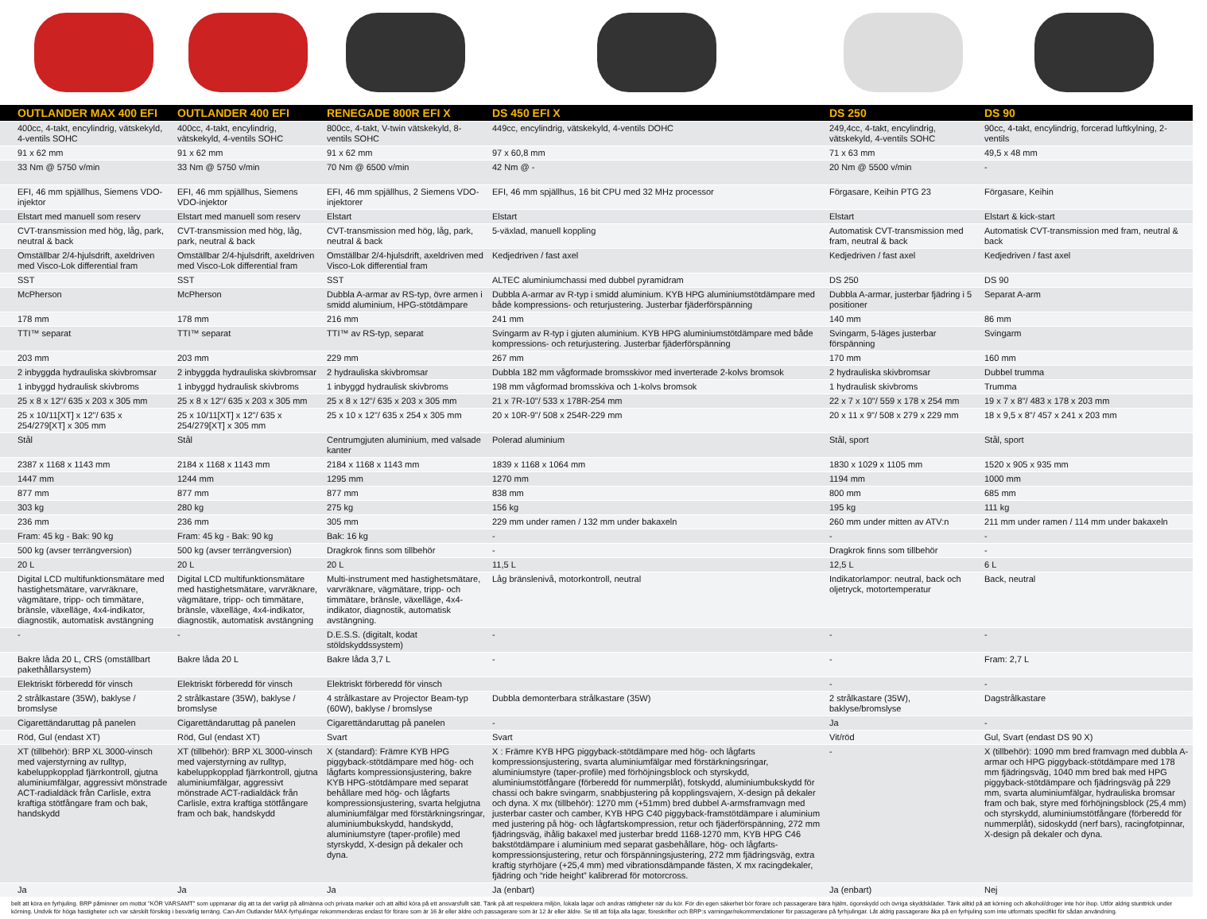| | OUTLANDER MAX 400 EFI | OUTLANDER 400 EFI | RENEGADE 800R EFI X | DS 450 EFI X | DS 250 | DS 90 |
| --- | --- | --- | --- | --- | --- | --- |
| | 400cc, 4-takt, encylindrig, vätskekyld, 4-ventils SOHC | 400cc, 4-takt, encylindrig, vätskekyld, 4-ventils SOHC | 800cc, 4-takt, V-twin vätskekyld, 8-ventils SOHC | 449cc, encylindrig, vätskekyld, 4-ventils DOHC | 249,4cc, 4-takt, encylindrig, vätskekyld, 4-ventils SOHC | 90cc, 4-takt, encylindrig, forcerad luftkylning, 2-ventils |
| | 91 x 62 mm | 91 x 62 mm | 91 x 62 mm | 97 x 60,8 mm | 71 x 63 mm | 49,5 x 48 mm |
| | 33 Nm @ 5750 v/min | 33 Nm @ 5750 v/min | 70 Nm @ 6500 v/min | 42 Nm @ - | 20 Nm @ 5500 v/min | - |
| | EFI, 46 mm spjällhus, Siemens VDO-injektor | EFI, 46 mm spjällhus, Siemens VDO-injektor | EFI, 46 mm spjällhus, 2 Siemens VDO-injektorer | EFI, 46 mm spjällhus, 16 bit CPU med 32 MHz processor | Förgasare, Keihin PTG 23 | Förgasare, Keihin |
| | Elstart med manuell som reserv | Elstart med manuell som reserv | Elstart | Elstart | Elstart | Elstart & kick-start |
| | CVT-transmission med hög, låg, park, neutral & back | CVT-transmission med hög, låg, park, neutral & back | CVT-transmission med hög, låg, park, neutral & back | 5-växlad, manuell koppling | Automatisk CVT-transmission med fram, neutral & back | Automatisk CVT-transmission med fram, neutral & back |
| | Omställbar 2/4-hjulsdrift, axeldriven med Visco-Lok differential fram | Omställbar 2/4-hjulsdrift, axeldriven med Visco-Lok differential fram | Omställbar 2/4-hjulsdrift, axeldriven med Visco-Lok differential fram | Kedjedriven / fast axel | Kedjedriven / fast axel | Kedjedriven / fast axel |
| | SST | SST | SST | ALTEC aluminiumchassi med dubbel pyramidram | DS 250 | DS 90 |
| | McPherson | McPherson | Dubbla A-armar av RS-typ, övre armen i smidd aluminium, HPG-stötdämpare | Dubbla A-armar av R-typ i smidd aluminium. KYB HPG aluminiumstötdämpare med både kompressions- och returjustering. Justerbar fjäderförspänning | Dubbla A-armar, justerbar fjädring i 5 positioner | Separat A-arm |
| | 178 mm | 178 mm | 216 mm | 241 mm | 140 mm | 86 mm |
| | TTI™ separat | TTI™ separat | TTI™ av RS-typ, separat | Svingarm av R-typ i gjuten aluminium. KYB HPG aluminiumstötdämpare med både kompressions- och returjustering. Justerbar fjäderförspänning | Svingarm, 5-läges justerbar förspänning | Svingarm |
| | 203 mm | 203 mm | 229 mm | 267 mm | 170 mm | 160 mm |
| | 2 inbyggda hydrauliska skivbromsar | 2 inbyggda hydrauliska skivbromsar | 2 hydrauliska skivbromsar | Dubbla 182 mm vågformade bromsskivor med inverterade 2-kolvs bromsok | 2 hydrauliska skivbromsar | Dubbel trumma |
| | 1 inbyggd hydraulisk skivbroms | 1 inbyggd hydraulisk skivbroms | 1 inbyggd hydraulisk skivbroms | 198 mm vågformad bromsskiva och 1-kolvs bromsok | 1 hydraulisk skivbroms | Trumma |
| | 25 x 8 x 12"/ 635 x 203 x 305 mm | 25 x 8 x 12"/ 635 x 203 x 305 mm | 25 x 8 x 12"/ 635 x 203 x 305 mm | 21 x 7R-10"/ 533 x 178R-254 mm | 22 x 7 x 10"/ 559 x 178 x 254 mm | 19 x 7 x 8"/ 483 x 178 x 203 mm |
| | 25 x 10/11[XT] x 12"/ 635 x 254/279[XT] x 305 mm | 25 x 10/11[XT] x 12"/ 635 x 254/279[XT] x 305 mm | 25 x 10 x 12"/ 635 x 254 x 305 mm | 20 x 10R-9"/ 508 x 254R-229 mm | 20 x 11 x 9"/ 508 x 279 x 229 mm | 18 x 9,5 x 8"/ 457 x 241 x 203 mm |
| | Stål | Stål | Centrumgjuten aluminium, med valsade kanter | Polerad aluminium | Stål, sport | Stål, sport |
| | 2387 x 1168 x 1143 mm | 2184 x 1168 x 1143 mm | 2184 x 1168 x 1143 mm | 1839 x 1168 x 1064 mm | 1830 x 1029 x 1105 mm | 1520 x 905 x 935 mm |
| | 1447 mm | 1244 mm | 1295 mm | 1270 mm | 1194 mm | 1000 mm |
| | 877 mm | 877 mm | 877 mm | 838 mm | 800 mm | 685 mm |
| | 303 kg | 280 kg | 275 kg | 156 kg | 195 kg | 111 kg |
| | 236 mm | 236 mm | 305 mm | 229 mm under ramen / 132 mm under bakaxeln | 260 mm under mitten av ATV:n | 211 mm under ramen / 114 mm under bakaxeln |
| | Fram: 45 kg - Bak: 90 kg | Fram: 45 kg - Bak: 90 kg | Bak: 16 kg | - | - | - |
| | 500 kg (avser terrängversion) | 500 kg (avser terrängversion) | Dragkrok finns som tillbehör | - | Dragkrok finns som tillbehör | - |
| | 20 L | 20 L | 20 L | 11,5 L | 12,5 L | 6 L |
| | Digital LCD multifunktionsmätare med hastighetsmätare, varvräknare, vägmätare, tripp- och timmätare, bränsle, växelläge, 4x4-indikator, diagnostik, automatisk avstängning | Digital LCD multifunktionsmätare med hastighetsmätare, varvräknare, vägmätare, tripp- och timmätare, bränsle, växelläge, 4x4-indikator, diagnostik, automatisk avstängning | Multi-instrument med hastighetsmätare, varvräknare, vägmätare, tripp- och timmätare, bränsle, växelläge, 4x4-indikator, diagnostik, automatisk avstängning. | Låg bränslenivå, motorkontroll, neutral | Indikatorlampor: neutral, back och oljetryck, motortemperatur | Back, neutral |
| | - | - | D.E.S.S. (digitalt, kodat stöldskyddssystem) | - | - | - |
| | Bakre låda 20 L, CRS (omställbart pakethållarsystem) | Bakre låda 20 L | Bakre låda 3,7 L | - | - | Fram: 2,7 L |
| | Elektriskt förberedd för vinsch | Elektriskt förberedd för vinsch | Elektriskt förberedd för vinsch | | - | - |
| | 2 strålkastare (35W), baklyse / bromslyse | 2 strålkastare (35W), baklyse / bromslyse | 4 strålkastare av Projector Beam-typ (60W), baklyse / bromslyse | Dubbla demonterbara strålkastare (35W) | 2 strålkastare (35W), baklyse/bromslyse | Dagstrålkastare |
| | Cigarettändaruttag på panelen | Cigarettändaruttag på panelen | Cigarettändaruttag på panelen | - | Ja | - |
| | Röd, Gul (endast XT) | Röd, Gul (endast XT) | Svart | Svart | Vit/röd | Gul, Svart (endast DS 90 X) |
| | XT (tillbehör): BRP XL 3000-vinsch med vajerstyrning av rulltyp, kabeluppkopplad fjärrkontroll, gjutna aluminiumfälgar, aggressivt mönstrade ACT-radialdäck från Carlisle, extra kraftiga stötfångare fram och bak, handskydd | XT (tillbehör): BRP XL 3000-vinsch med vajerstyrning av rulltyp, kabeluppkopplad fjärrkontroll, gjutna aluminiumfälgar, aggressivt mönstrade ACT-radialdäck från Carlisle, extra kraftiga stötfångare fram och bak, handskydd | X (standard): Främre KYB HPG piggyback-stötdämpare med hög- och lågfarts kompressionsjustering, bakre KYB HPG-stötdämpare med separat behållare med hög- och lågfarts kompressionsjustering, svarta helgjutna aluminiumfälgar med förstärkningsringar, aluminiumbukskydd, handskydd, aluminiumstyre (taper-profile) med styrskydd, X-design på dekaler och dyna. | X : Främre KYB HPG piggyback-stötdämpare med hög- och lågfarts kompressionsjustering, svarta aluminiumfälgar med förstärkningsringar, aluminiumstyre (taper-profile) med förhöjningsblock och styrskydd, aluminiumstötfångare (förberedd för nummerplåt), fotskydd, aluminiumbukskydd för chassi och bakre svingarm, snabbjustering på kopplingsvajern, X-design på dekaler och dyna. X mx (tillbehör): 1270 mm (+51mm) bred dubbel A-armsframvagn med justerbar caster och camber, KYB HPG C40 piggyback-framstötdämpare i aluminium med justering på hög- och lågfartskompression, retur och fjäderförspänning, 272 mm fjädringsväg, ihålig bakaxel med justerbar bredd 1168-1270 mm, KYB HPG C46 bakstötdämpare i aluminium med separat gasbehållare, hög- och lågfarts-kompressionsjustering, retur och förspänningsjustering, 272 mm fjädringsväg, extra kraftig styrhöjare (+25,4 mm) med vibrationsdämpande fästen, X mx racingdekaler, fjädring och “ride height” kalibrerad för motorcross. | - | X (tillbehör): 1090 mm bred framvagn med dubbla A-armar och HPG piggyback-stötdämpare med 178 mm fjädringsväg, 1040 mm bred bak med HPG piggyback-stötdämpare och fjädringsväg på 229 mm, svarta aluminiumfälgar, hydrauliska bromsar fram och bak, styre med förhöjningsblock (25,4 mm) och styrskydd, aluminiumstötfångare (förberedd för nummerplåt), sidoskydd (nerf bars), racingfotpinnar, X-design på dekaler och dyna. |
| | Ja | Ja | Ja | Ja (enbart) | Ja (enbart) | Nej |
belt att köra en fyrhjuling. BRP påminner om mottot "KÖR VARSAMT" som uppmanar dig att ta det varligt på allmänna och privata marker och att alltid köra på ett ansvarsfullt sätt. Tänk på att respektera miljön, lokala lagar och andras rättigheter när du kör. För din egen säkerhet bör förare och passagerare bära hjälm, ögonskydd och övriga skyddskläder. Tänk alltid på att körning och alkohol/droger inte hör ihop. Utför aldrig stunttrick under körning. Undvik för höga hastigheter och var särskilt försiktig i besvärlig terräng. Can-Am Outlander MAX-fyrhjulingar rekommenderas endast för förare som är 16 år eller äldre och passagerare som är 12 år eller äldre. Se till att följa alla lagar, föreskrifter och BRP:s varningar/rekommendationer för passagerare på fyrhjulingar. Låt aldrig passagerare åka på en fyrhjuling som inte utformats specifikt för sådan användning.